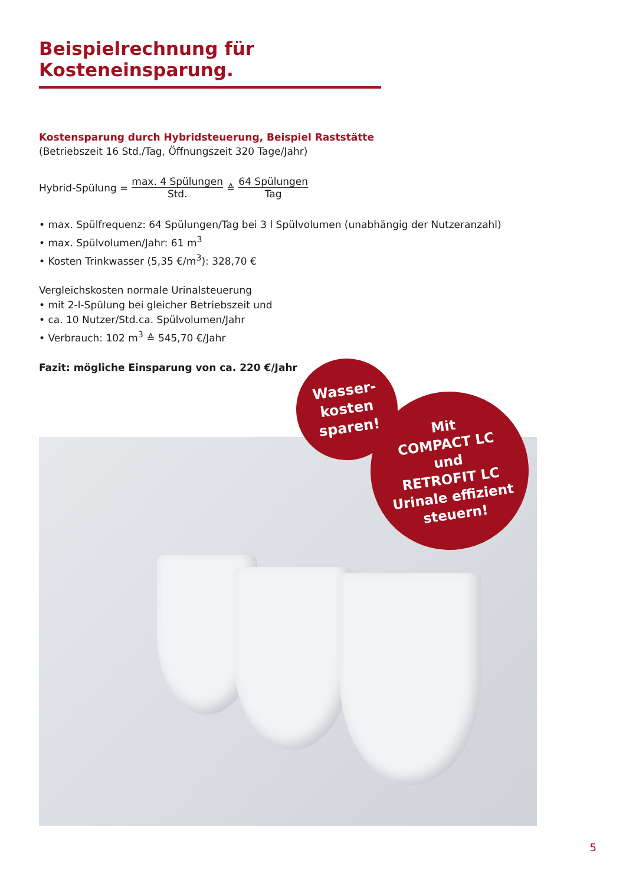Beispielrechnung für Kosteneinsparung.
Kostensparung durch Hybridsteuerung, Beispiel Raststätte
(Betriebszeit 16 Std./Tag, Öffnungszeit 320 Tage/Jahr)
Hybrid-Spülung = max. 4 Spülungen Std. ≙ 64 Spülungen Tag
• max. Spülfrequenz: 64 Spülungen/Tag bei 3 l Spülvolumen (unabhängig der Nutzeranzahl)
• max. Spülvolumen/Jahr: 61 m<sup>3</sup>
• Kosten Trinkwasser (5,35 €/m<sup>3</sup>): 328,70 €
Vergleichskosten normale Urinalsteuerung
• mit 2-l-Spülung bei gleicher Betriebszeit und
• ca. 10 Nutzer/Std.ca. Spülvolumen/Jahr
• Verbrauch: 102 m<sup>3</sup> ≙ 545,70 €/Jahr
Fazit: mögliche Einsparung von ca. 220 €/Jahr
Wasser-
kosten
sparen!
Mit
COMPACT LC
und
RETROFIT LC
Urinale effizient
steuern!
5